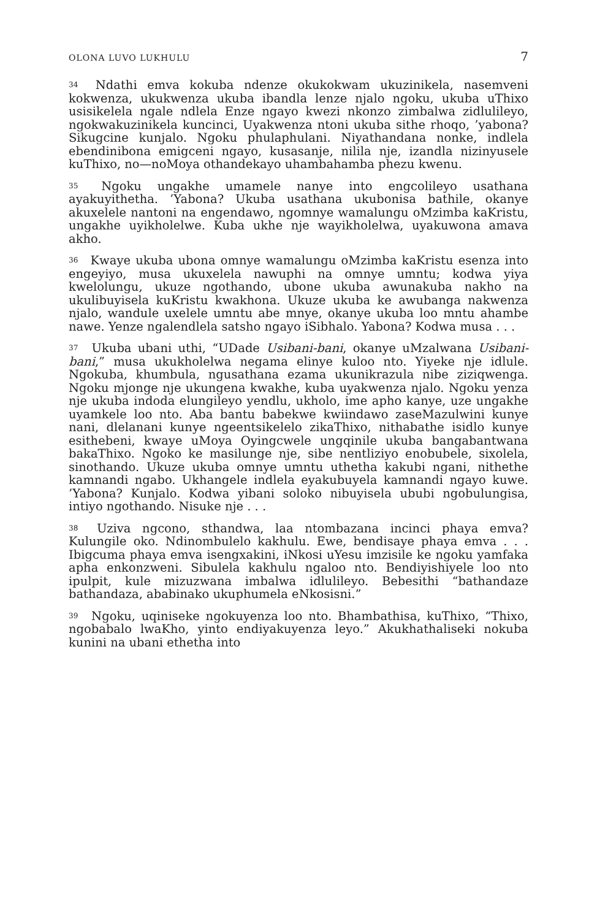OLONA LUVO LUKHULU 7
<sup>34</sup> Ndathi emva kokuba ndenze okukokwam ukuzinikela, nasemveni kokwenza, ukukwenza ukuba ibandla lenze njalo ngoku, ukuba uThixo usisikelela ngale ndlela Enze ngayo kwezi nkonzo zimbalwa zidlulileyo, ngokwakuzinikela kuncinci, Uyakwenza ntoni ukuba sithe rhoqo, ’yabona? Sikugcine kunjalo. Ngoku phulaphulani. Niyathandana nonke, indlela ebendinibona emigceni ngayo, kusasanje, nilila nje, izandla nizinyusele kuThixo, no—noMoya othandekayo uhambahamba phezu kwenu.
<sup>35</sup> Ngoku ungakhe umamele nanye into engcolileyo usathana ayakuyithetha. ’Yabona? Ukuba usathana ukubonisa bathile, okanye akuxelele nantoni na engendawo, ngomnye wamalungu oMzimba kaKristu, ungakhe uyikholelwe. Kuba ukhe nje wayikholelwa, uyakuwona amava akho.
<sup>36</sup> Kwaye ukuba ubona omnye wamalungu oMzimba kaKristu esenza into engeyiyo, musa ukuxelela nawuphi na omnye umntu; kodwa yiya kwelolungu, ukuze ngothando, ubone ukuba awunakuba nakho na ukulibuyisela kuKristu kwakhona. Ukuze ukuba ke awubanga nakwenza njalo, wandule uxelele umntu abe mnye, okanye ukuba loo mntu ahambe nawe. Yenze ngalendlela satsho ngayo iSibhalo. Yabona? Kodwa musa . . .
<sup>37</sup> Ukuba ubani uthi, “UDade Usibani-bani, okanye uMzalwana Usibani-bani,” musa ukukholelwa negama elinye kuloo nto. Yiyeke nje idlule. Ngokuba, khumbula, ngusathana ezama ukunikrazula nibe ziziqwenga. Ngoku mjonge nje ukungena kwakhe, kuba uyakwenza njalo. Ngoku yenza nje ukuba indoda elungileyo yendlu, ukholo, ime apho kanye, uze ungakhe uyamkele loo nto. Aba bantu babekwe kwiindawo zaseMazulwini kunye nani, dlelanani kunye ngeentsikelelo zikaThixo, nithabathe isidlo kunye esithebeni, kwaye uMoya Oyingcwele ungqinile ukuba bangabantwana bakaThixo. Ngoko ke masilunge nje, sibe nentliziyo enobubele, sixolela, sinothando. Ukuze ukuba omnye umntu uthetha kakubi ngani, nithethe kamnandi ngabo. Ukhangele indlela eyakubuyela kamnandi ngayo kuwe. ’Yabona? Kunjalo. Kodwa yibani soloko nibuyisela ububi ngobulungisa, intiyo ngothando. Nisuke nje . . .
<sup>38</sup> Uziva ngcono, sthandwa, laa ntombazana incinci phaya emva? Kulungile oko. Ndinombulelo kakhulu. Ewe, bendisaye phaya emva . . . Ibigcuma phaya emva isengxakini, iNkosi uYesu imzisile ke ngoku yamfaka apha enkonzweni. Sibulela kakhulu ngaloo nto. Bendiyishiyele loo nto ipulpit, kule mizuzwana imbalwa idlulileyo. Bebesithi “bathandaze bathandaza, ababinako ukuphumela eNkosisni.”
<sup>39</sup> Ngoku, uqiniseke ngokuyenza loo nto. Bhambathisa, kuThixo, “Thixo, ngobabalo lwaKho, yinto endiyakuyenza leyo.” Akukhathaliseki nokuba kunini na ubani ethetha into